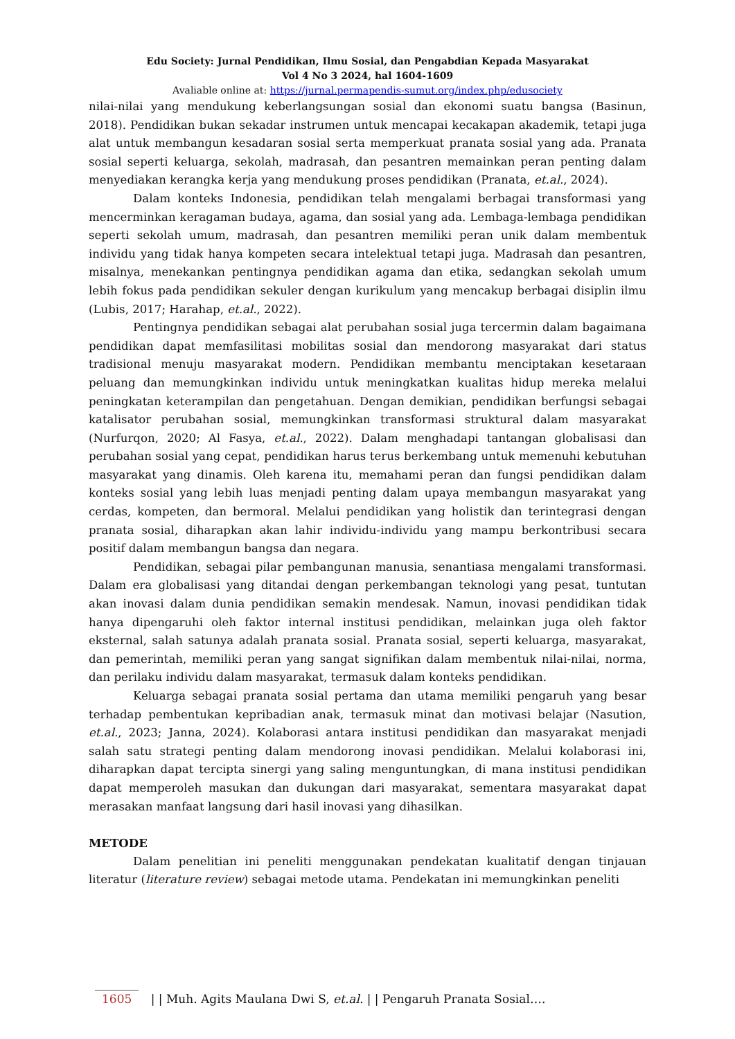Edu Society: Jurnal Pendidikan, Ilmu Sosial, dan Pengabdian Kepada Masyarakat
Vol 4 No 3 2024, hal 1604-1609
Avaliable online at: https://jurnal.permapendis-sumut.org/index.php/edusociety
nilai-nilai yang mendukung keberlangsungan sosial dan ekonomi suatu bangsa (Basinun, 2018). Pendidikan bukan sekadar instrumen untuk mencapai kecakapan akademik, tetapi juga alat untuk membangun kesadaran sosial serta memperkuat pranata sosial yang ada. Pranata sosial seperti keluarga, sekolah, madrasah, dan pesantren memainkan peran penting dalam menyediakan kerangka kerja yang mendukung proses pendidikan (Pranata, et.al., 2024).
Dalam konteks Indonesia, pendidikan telah mengalami berbagai transformasi yang mencerminkan keragaman budaya, agama, dan sosial yang ada. Lembaga-lembaga pendidikan seperti sekolah umum, madrasah, dan pesantren memiliki peran unik dalam membentuk individu yang tidak hanya kompeten secara intelektual tetapi juga. Madrasah dan pesantren, misalnya, menekankan pentingnya pendidikan agama dan etika, sedangkan sekolah umum lebih fokus pada pendidikan sekuler dengan kurikulum yang mencakup berbagai disiplin ilmu (Lubis, 2017; Harahap, et.al., 2022).
Pentingnya pendidikan sebagai alat perubahan sosial juga tercermin dalam bagaimana pendidikan dapat memfasilitasi mobilitas sosial dan mendorong masyarakat dari status tradisional menuju masyarakat modern. Pendidikan membantu menciptakan kesetaraan peluang dan memungkinkan individu untuk meningkatkan kualitas hidup mereka melalui peningkatan keterampilan dan pengetahuan. Dengan demikian, pendidikan berfungsi sebagai katalisator perubahan sosial, memungkinkan transformasi struktural dalam masyarakat (Nurfurqon, 2020; Al Fasya, et.al., 2022). Dalam menghadapi tantangan globalisasi dan perubahan sosial yang cepat, pendidikan harus terus berkembang untuk memenuhi kebutuhan masyarakat yang dinamis. Oleh karena itu, memahami peran dan fungsi pendidikan dalam konteks sosial yang lebih luas menjadi penting dalam upaya membangun masyarakat yang cerdas, kompeten, dan bermoral. Melalui pendidikan yang holistik dan terintegrasi dengan pranata sosial, diharapkan akan lahir individu-individu yang mampu berkontribusi secara positif dalam membangun bangsa dan negara.
Pendidikan, sebagai pilar pembangunan manusia, senantiasa mengalami transformasi. Dalam era globalisasi yang ditandai dengan perkembangan teknologi yang pesat, tuntutan akan inovasi dalam dunia pendidikan semakin mendesak. Namun, inovasi pendidikan tidak hanya dipengaruhi oleh faktor internal institusi pendidikan, melainkan juga oleh faktor eksternal, salah satunya adalah pranata sosial. Pranata sosial, seperti keluarga, masyarakat, dan pemerintah, memiliki peran yang sangat signifikan dalam membentuk nilai-nilai, norma, dan perilaku individu dalam masyarakat, termasuk dalam konteks pendidikan.
Keluarga sebagai pranata sosial pertama dan utama memiliki pengaruh yang besar terhadap pembentukan kepribadian anak, termasuk minat dan motivasi belajar (Nasution, et.al., 2023; Janna, 2024). Kolaborasi antara institusi pendidikan dan masyarakat menjadi salah satu strategi penting dalam mendorong inovasi pendidikan. Melalui kolaborasi ini, diharapkan dapat tercipta sinergi yang saling menguntungkan, di mana institusi pendidikan dapat memperoleh masukan dan dukungan dari masyarakat, sementara masyarakat dapat merasakan manfaat langsung dari hasil inovasi yang dihasilkan.
METODE
Dalam penelitian ini peneliti menggunakan pendekatan kualitatif dengan tinjauan literatur (literature review) sebagai metode utama. Pendekatan ini memungkinkan peneliti
1605 | | Muh. Agits Maulana Dwi S, et.al. | | Pengaruh Pranata Sosial….